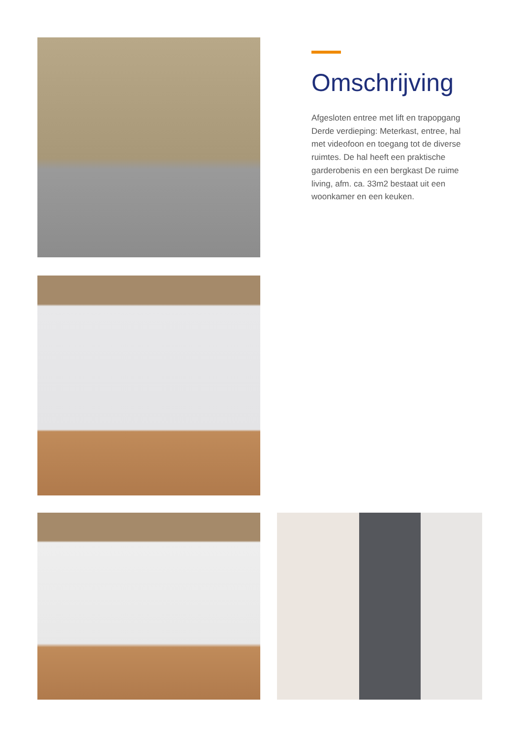Omschrijving
Afgesloten entree met lift en trapopgang Derde verdieping: Meterkast, entree, hal met videofoon en toegang tot de diverse ruimtes. De hal heeft een praktische garderobenis en een bergkast De ruime living, afm. ca. 33m2 bestaat uit een woonkamer en een keuken.